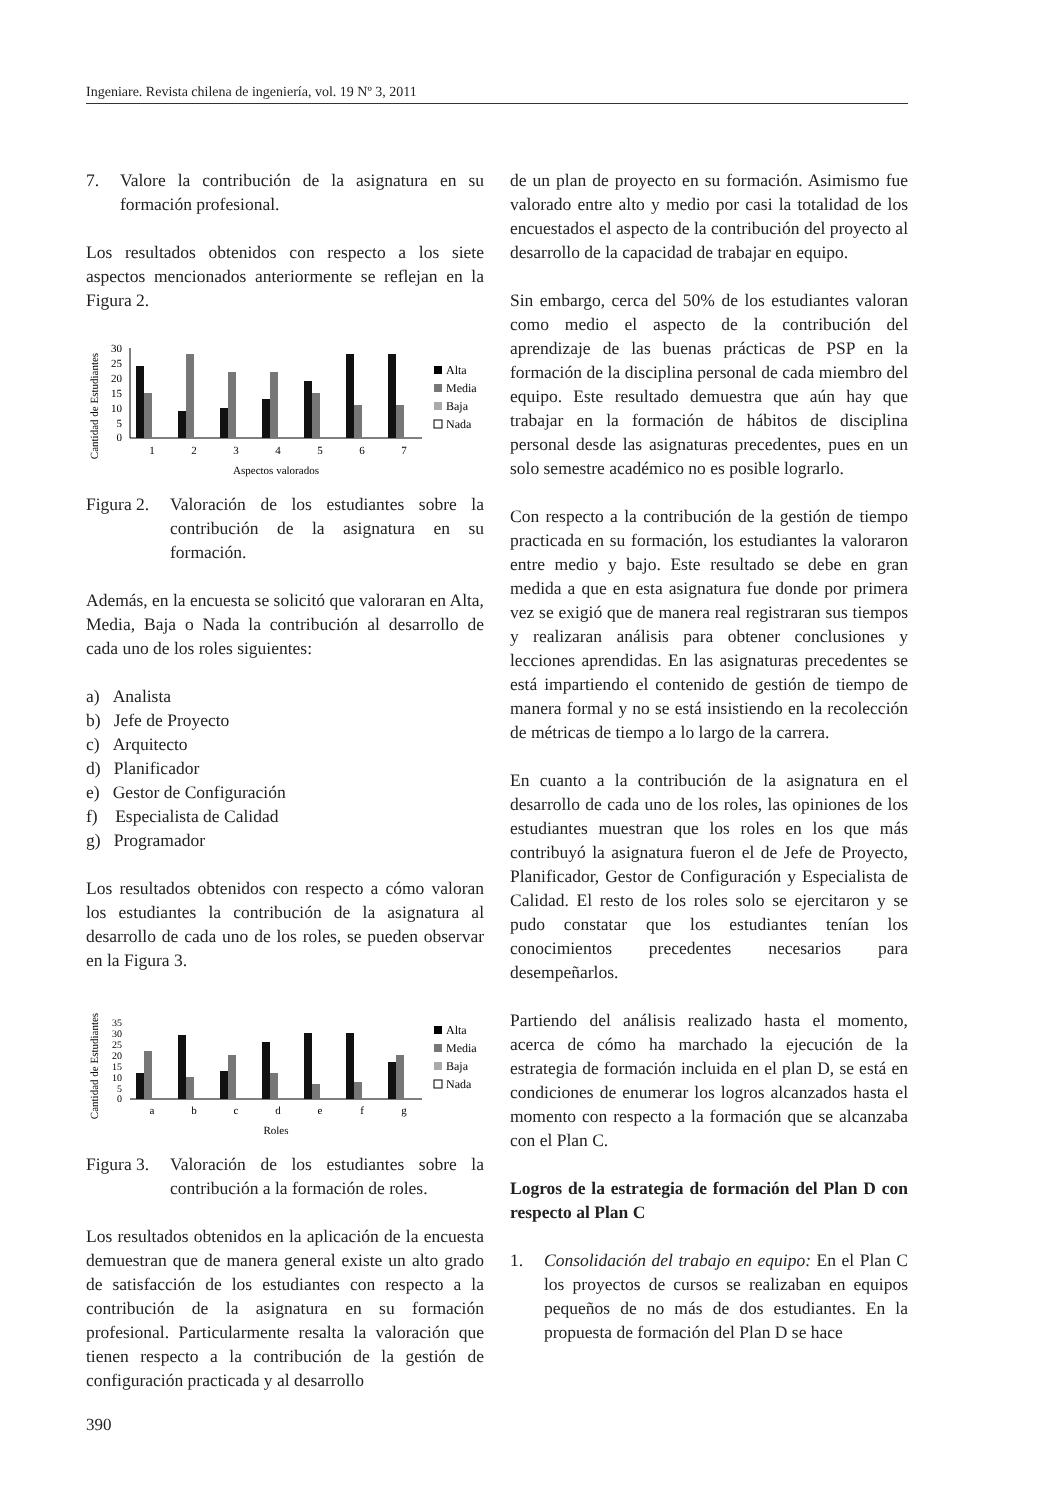Ingeniare. Revista chilena de ingeniería, vol. 19 Nº 3, 2011
7. Valore la contribución de la asignatura en su formación profesional.
Los resultados obtenidos con respecto a los siete aspectos mencionados anteriormente se reflejan en la Figura 2.
Cantidad de Estudiantes
30
25
20
15
10
5
0
1
2
3
4
5
6
7
Aspectos valorados
Alta
Media
Baja
Nada
Figura 2. Valoración de los estudiantes sobre la contribución de la asignatura en su formación.
Además, en la encuesta se solicitó que valoraran en Alta, Media, Baja o Nada la contribución al desarrollo de cada uno de los roles siguientes:
a) Analista
b) Jefe de Proyecto
c) Arquitecto
d) Planificador
e) Gestor de Configuración
f) Especialista de Calidad
g) Programador
Los resultados obtenidos con respecto a cómo valoran los estudiantes la contribución de la asignatura al desarrollo de cada uno de los roles, se pueden observar en la Figura 3.
Cantidad de Estudiantes
35
30
25
20
15
10
5
0
a
b
c
d
e
f
g
Roles
Alta
Media
Baja
Nada
Figura 3. Valoración de los estudiantes sobre la contribución a la formación de roles.
Los resultados obtenidos en la aplicación de la encuesta demuestran que de manera general existe un alto grado de satisfacción de los estudiantes con respecto a la contribución de la asignatura en su formación profesional. Particularmente resalta la valoración que tienen respecto a la contribución de la gestión de configuración practicada y al desarrollo
de un plan de proyecto en su formación. Asimismo fue valorado entre alto y medio por casi la totalidad de los encuestados el aspecto de la contribución del proyecto al desarrollo de la capacidad de trabajar en equipo.
Sin embargo, cerca del 50% de los estudiantes valoran como medio el aspecto de la contribución del aprendizaje de las buenas prácticas de PSP en la formación de la disciplina personal de cada miembro del equipo. Este resultado demuestra que aún hay que trabajar en la formación de hábitos de disciplina personal desde las asignaturas precedentes, pues en un solo semestre académico no es posible lograrlo.
Con respecto a la contribución de la gestión de tiempo practicada en su formación, los estudiantes la valoraron entre medio y bajo. Este resultado se debe en gran medida a que en esta asignatura fue donde por primera vez se exigió que de manera real registraran sus tiempos y realizaran análisis para obtener conclusiones y lecciones aprendidas. En las asignaturas precedentes se está impartiendo el contenido de gestión de tiempo de manera formal y no se está insistiendo en la recolección de métricas de tiempo a lo largo de la carrera.
En cuanto a la contribución de la asignatura en el desarrollo de cada uno de los roles, las opiniones de los estudiantes muestran que los roles en los que más contribuyó la asignatura fueron el de Jefe de Proyecto, Planificador, Gestor de Configuración y Especialista de Calidad. El resto de los roles solo se ejercitaron y se pudo constatar que los estudiantes tenían los conocimientos precedentes necesarios para desempeñarlos.
Partiendo del análisis realizado hasta el momento, acerca de cómo ha marchado la ejecución de la estrategia de formación incluida en el plan D, se está en condiciones de enumerar los logros alcanzados hasta el momento con respecto a la formación que se alcanzaba con el Plan C.
Logros de la estrategia de formación del Plan D con respecto al Plan C
1. Consolidación del trabajo en equipo: En el Plan C los proyectos de cursos se realizaban en equipos pequeños de no más de dos estudiantes. En la propuesta de formación del Plan D se hace
390